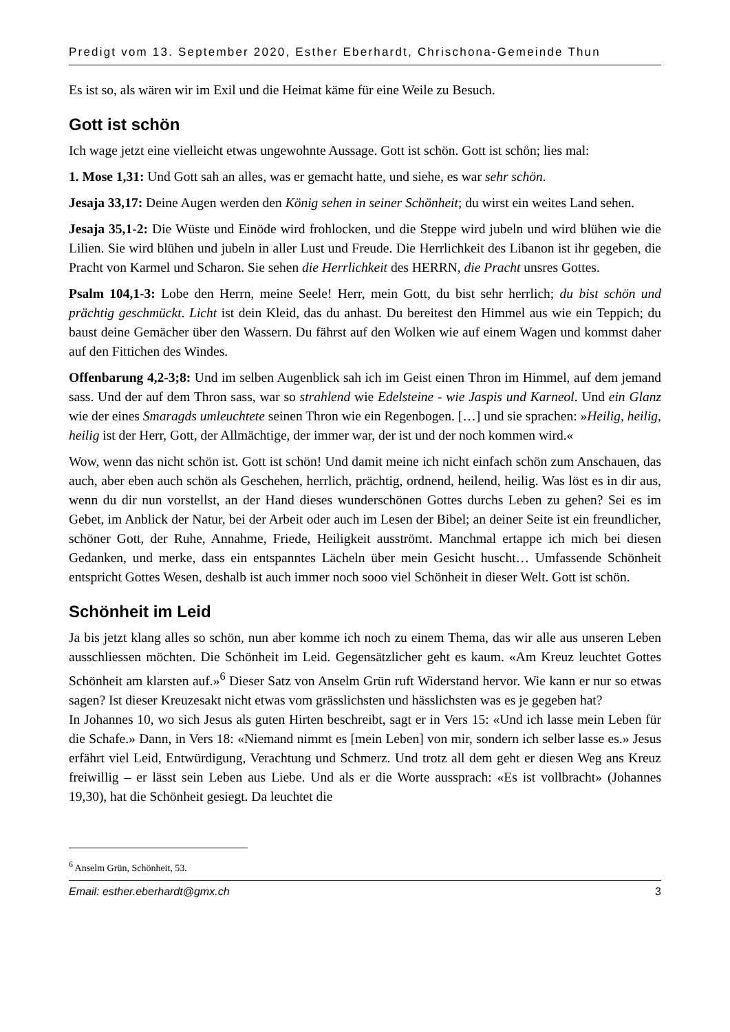Predigt vom 13. September 2020, Esther Eberhardt, Chrischona-Gemeinde Thun
Es ist so, als wären wir im Exil und die Heimat käme für eine Weile zu Besuch.
Gott ist schön
Ich wage jetzt eine vielleicht etwas ungewohnte Aussage. Gott ist schön. Gott ist schön; lies mal:
1. Mose 1,31: Und Gott sah an alles, was er gemacht hatte, und siehe, es war sehr schön.
Jesaja 33,17: Deine Augen werden den König sehen in seiner Schönheit; du wirst ein weites Land sehen.
Jesaja 35,1-2: Die Wüste und Einöde wird frohlocken, und die Steppe wird jubeln und wird blühen wie die Lilien. Sie wird blühen und jubeln in aller Lust und Freude. Die Herrlichkeit des Libanon ist ihr gegeben, die Pracht von Karmel und Scharon. Sie sehen die Herrlichkeit des HERRN, die Pracht unsres Gottes.
Psalm 104,1-3: Lobe den Herrn, meine Seele! Herr, mein Gott, du bist sehr herrlich; du bist schön und prächtig geschmückt. Licht ist dein Kleid, das du anhast. Du bereitest den Himmel aus wie ein Teppich; du baust deine Gemächer über den Wassern. Du fährst auf den Wolken wie auf einem Wagen und kommst daher auf den Fittichen des Windes.
Offenbarung 4,2-3;8: Und im selben Augenblick sah ich im Geist einen Thron im Himmel, auf dem jemand sass. Und der auf dem Thron sass, war so strahlend wie Edelsteine - wie Jaspis und Karneol. Und ein Glanz wie der eines Smaragds umleuchtete seinen Thron wie ein Regenbogen. […] und sie sprachen: »Heilig, heilig, heilig ist der Herr, Gott, der Allmächtige, der immer war, der ist und der noch kommen wird.«
Wow, wenn das nicht schön ist. Gott ist schön! Und damit meine ich nicht einfach schön zum Anschauen, das auch, aber eben auch schön als Geschehen, herrlich, prächtig, ordnend, heilend, heilig. Was löst es in dir aus, wenn du dir nun vorstellst, an der Hand dieses wunderschönen Gottes durchs Leben zu gehen? Sei es im Gebet, im Anblick der Natur, bei der Arbeit oder auch im Lesen der Bibel; an deiner Seite ist ein freundlicher, schöner Gott, der Ruhe, Annahme, Friede, Heiligkeit ausströmt. Manchmal ertappe ich mich bei diesen Gedanken, und merke, dass ein entspanntes Lächeln über mein Gesicht huscht… Umfassende Schönheit entspricht Gottes Wesen, deshalb ist auch immer noch sooo viel Schönheit in dieser Welt. Gott ist schön.
Schönheit im Leid
Ja bis jetzt klang alles so schön, nun aber komme ich noch zu einem Thema, das wir alle aus unseren Leben ausschliessen möchten. Die Schönheit im Leid. Gegensätzlicher geht es kaum. «Am Kreuz leuchtet Gottes Schönheit am klarsten auf.»<sup>6</sup> Dieser Satz von Anselm Grün ruft Widerstand hervor. Wie kann er nur so etwas sagen? Ist dieser Kreuzesakt nicht etwas vom grässlichsten und hässlichsten was es je gegeben hat?
In Johannes 10, wo sich Jesus als guten Hirten beschreibt, sagt er in Vers 15: «Und ich lasse mein Leben für die Schafe.» Dann, in Vers 18: «Niemand nimmt es [mein Leben] von mir, sondern ich selber lasse es.» Jesus erfährt viel Leid, Entwürdigung, Verachtung und Schmerz. Und trotz all dem geht er diesen Weg ans Kreuz freiwillig – er lässt sein Leben aus Liebe. Und als er die Worte aussprach: «Es ist vollbracht» (Johannes 19,30), hat die Schönheit gesiegt. Da leuchtet die
<sup>6</sup> Anselm Grün, Schönheit, 53.
Email: esther.eberhardt@gmx.ch 3